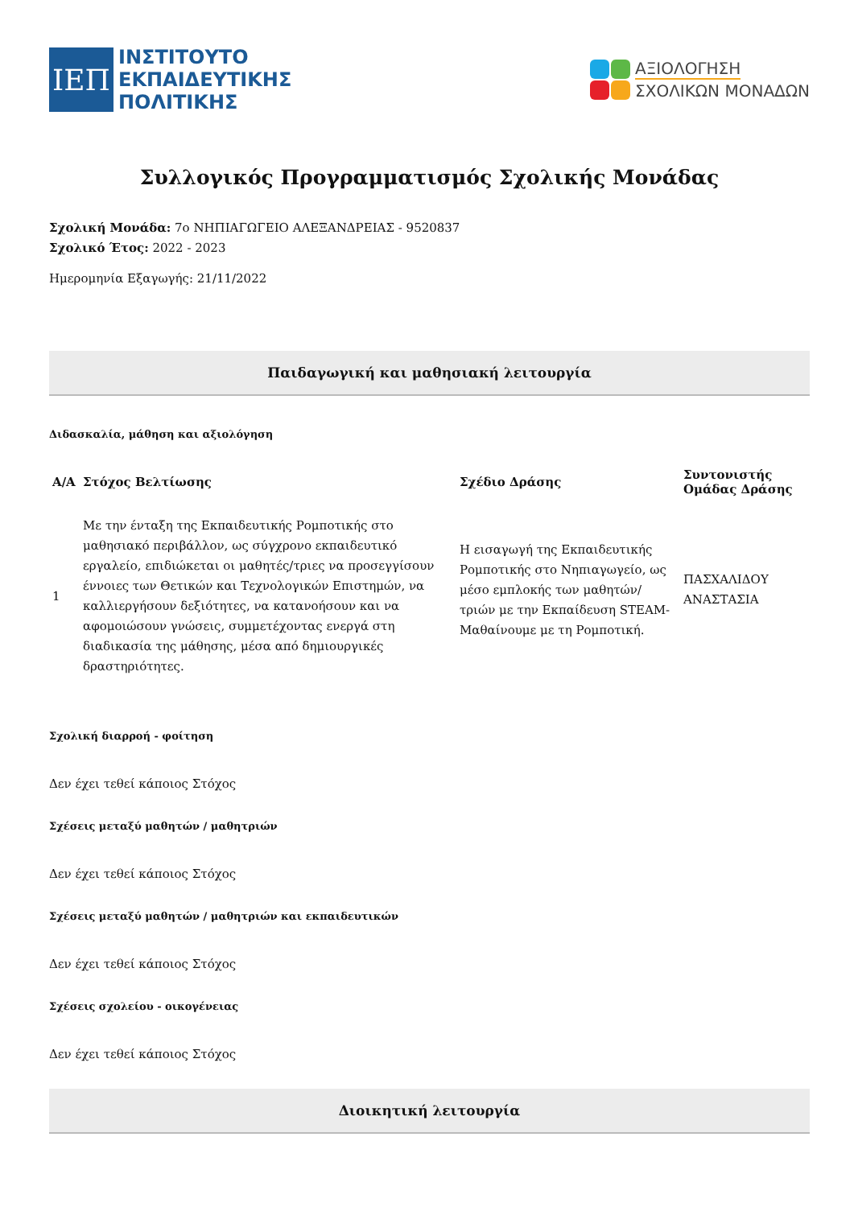ΙΕΠ
ΙΝΣΤΙΤΟΥΤΟ
ΕΚΠΑΙΔΕΥΤΙΚΗΣ
ΠΟΛΙΤΙΚΗΣ
ΑΞΙΟΛΟΓΗΣΗ
ΣΧΟΛΙΚΩΝ ΜΟΝΑΔΩΝ
Συλλογικός Προγραμματισμός Σχολικής Μονάδας
Σχολική Μονάδα: 7ο ΝΗΠΙΑΓΩΓΕΙΟ ΑΛΕΞΑΝΔΡΕΙΑΣ - 9520837
Σχολικό Έτος: 2022 - 2023
Ημερομηνία Εξαγωγής: 21/11/2022
Παιδαγωγική και μαθησιακή λειτουργία
Διδασκαλία, μάθηση και αξιολόγηση
| Α/Α | Στόχος Βελτίωσης | Σχέδιο Δράσης | Συντονιστής Ομάδας Δράσης |
| --- | --- | --- | --- |
| 1 | Με την ένταξη της Εκπαιδευτικής Ρομποτικής στο μαθησιακό περιβάλλον, ως σύγχρονο εκπαιδευτικό εργαλείο, επιδιώκεται οι μαθητές/τριες να προσεγγίσουν έννοιες των Θετικών και Τεχνολογικών Επιστημών, να καλλιεργήσουν δεξιότητες, να κατανοήσουν και να αφομοιώσουν γνώσεις, συμμετέχοντας ενεργά στη διαδικασία της μάθησης, μέσα από δημιουργικές δραστηριότητες. | Η εισαγωγή της Εκπαιδευτικής Ρομποτικής στο Νηπιαγωγείο, ως μέσο εμπλοκής των μαθητών/τριών με την Εκπαίδευση STEAM- Μαθαίνουμε με τη Ρομποτική. | ΠΑΣΧΑΛΙΔΟΥ ΑΝΑΣΤΑΣΙΑ |
Σχολική διαρροή - φοίτηση
Δεν έχει τεθεί κάποιος Στόχος
Σχέσεις μεταξύ μαθητών / μαθητριών
Δεν έχει τεθεί κάποιος Στόχος
Σχέσεις μεταξύ μαθητών / μαθητριών και εκπαιδευτικών
Δεν έχει τεθεί κάποιος Στόχος
Σχέσεις σχολείου - οικογένειας
Δεν έχει τεθεί κάποιος Στόχος
Διοικητική λειτουργία